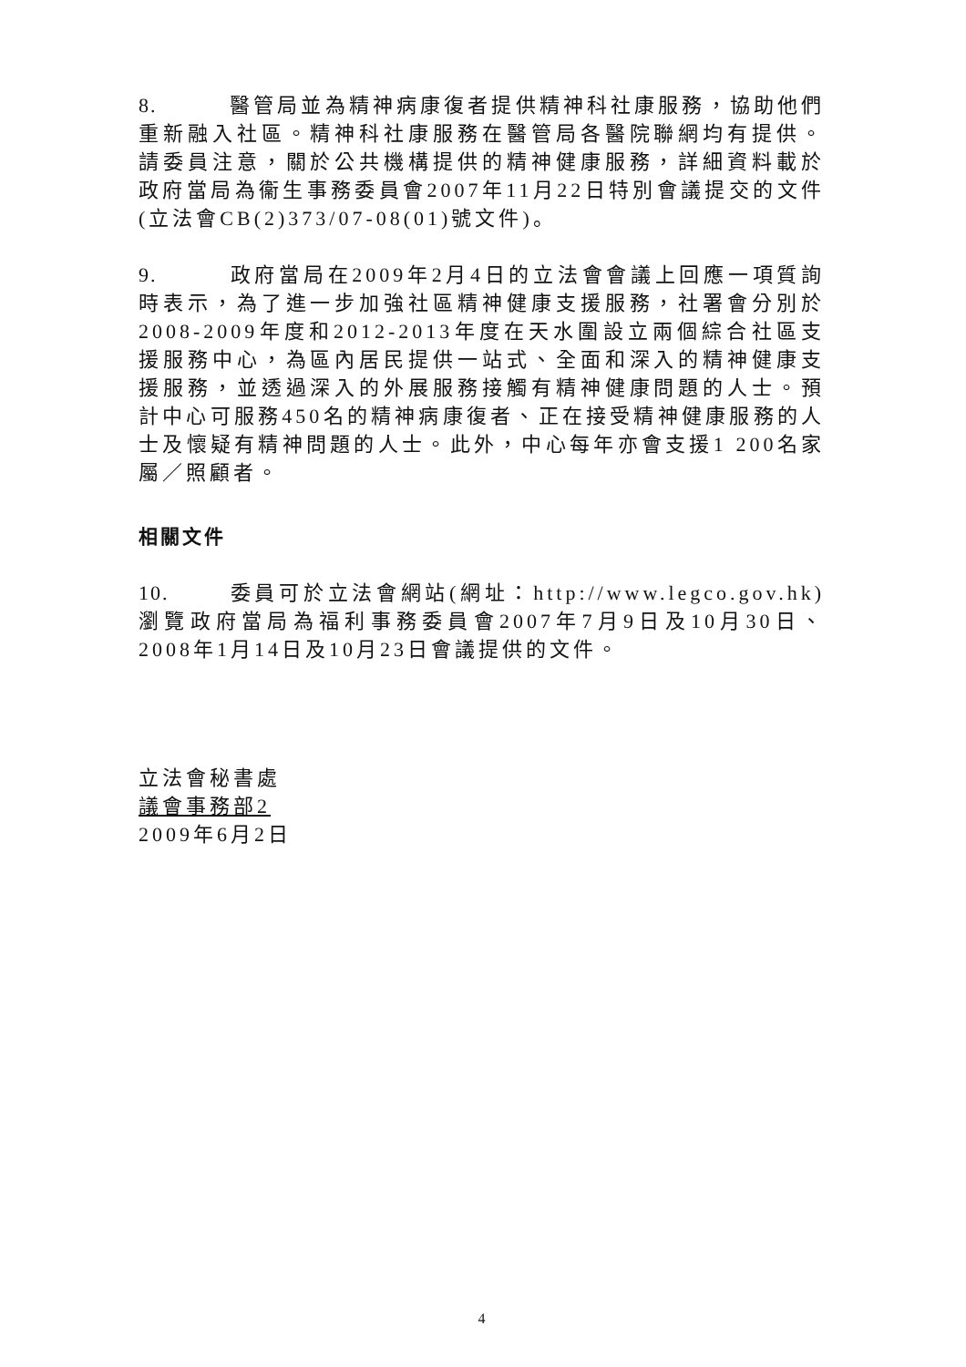8. 醫管局並為精神病康復者提供精神科社康服務，協助他們重新融入社區。精神科社康服務在醫管局各醫院聯網均有提供。請委員注意，關於公共機構提供的精神健康服務，詳細資料載於政府當局為衞生事務委員會2007年11月22日特別會議提交的文件(立法會CB(2)373/07-08(01)號文件)。
9. 政府當局在2009年2月4日的立法會會議上回應一項質詢時表示，為了進一步加強社區精神健康支援服務，社署會分別於2008-2009年度和2012-2013年度在天水圍設立兩個綜合社區支援服務中心，為區內居民提供一站式、全面和深入的精神健康支援服務，並透過深入的外展服務接觸有精神健康問題的人士。預計中心可服務450名的精神病康復者、正在接受精神健康服務的人士及懷疑有精神問題的人士。此外，中心每年亦會支援1 200名家屬／照顧者。
相關文件
10. 委員可於立法會網站(網址：http://www.legco.gov.hk)瀏覽政府當局為福利事務委員會2007年7月9日及10月30日、2008年1月14日及10月23日會議提供的文件。
立法會秘書處
議會事務部2
2009年6月2日
4